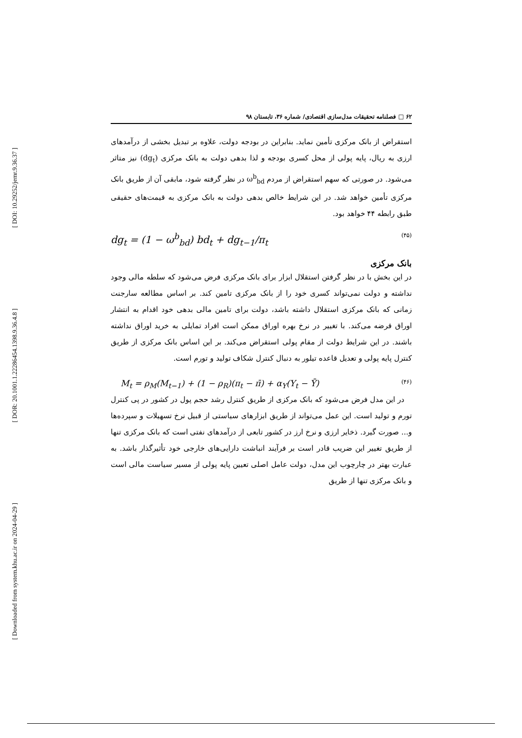[ DOI: 10.29252/jemr.9.36.37 ]
[ DOR: 20.1001.1.22286454.1398.9.36.4.8 ]
[ Downloaded from system.khu.ac.ir on 2024-04-29 ]
۶۲ □ فصلنامه تحقیقات مدل‌سازی اقتصادی/ شماره ۳۶، تابستان ۹۸
استقراض از بانک مرکزی تأمین نماید. بنابراین در بودجه دولت، علاوه بر تبدیل بخشی از درآمدهای ارزی به ریال، پایه پولی از محل کسری بودجه و لذا بدهی دولت به بانک مرکزی (dg<sub>t</sub>) نیز متاثر می‌شود. در صورتی که سهم استقراض از مردم ω<sup>b</sup><sub>bd</sub> در نظر گرفته شود، مابقی آن از طریق بانک مرکزی تأمین خواهد شد. در این شرایط خالص بدهی دولت به بانک مرکزی به قیمت‌های حقیقی طبق رابطه ۴۴ خواهد بود.
dg<sub>t</sub> = (1 − ω<sup>b</sup><sub>bd</sub>) bd<sub>t</sub> + dg<sub>t−1</sub>/π<sub>t</sub> (۴۵)
بانک مرکزی
در این بخش با در نظر گرفتن استقلال ابزار برای بانک مرکزی فرض می‌شود که سلطه مالی وجود نداشته و دولت نمی‌تواند کسری خود را از بانک مرکزی تامین کند. بر اساس مطالعه سارجنت زمانی که بانک مرکزی استقلال داشته باشد، دولت برای تامین مالی بدهی خود اقدام به انتشار اوراق قرضه می‌کند. با تغییر در نرخ بهره اوراق ممکن است افراد تمایلی به خرید اوراق نداشته باشند. در این شرایط دولت از مقام پولی استقراض می‌کند. بر این اساس بانک مرکزی از طریق کنترل پایه پولی و تعدیل قاعده تیلور به دنبال کنترل شکاف تولید و تورم است.
M<sub>t</sub> = ρ<sub>M</sub>(M<sub>t−1</sub>) + (1 − ρ<sub>R</sub>)(π<sub>t</sub> − π̄) + α<sub>Y</sub>(Y<sub>t</sub> − Ȳ) (۴۶)
در این مدل فرض می‌شود که بانک مرکزی از طریق کنترل رشد حجم پول در کشور در پی کنترل تورم و تولید است. این عمل می‌تواند از طریق ابزارهای سیاستی از قبیل نرخ تسهیلات و سپرده‌ها و... صورت گیرد. ذخایر ارزی و نرخ ارز در کشور تابعی از درآمدهای نفتی است که بانک مرکزی تنها از طریق تغییر این ضریب قادر است بر فرآیند انباشت دارایی‌های خارجی خود تأثیرگذار باشد. به عبارت بهتر در چارچوب این مدل، دولت عامل اصلی تعیین پایه پولی از مسیر سیاست مالی است و بانک مرکزی تنها از طریق